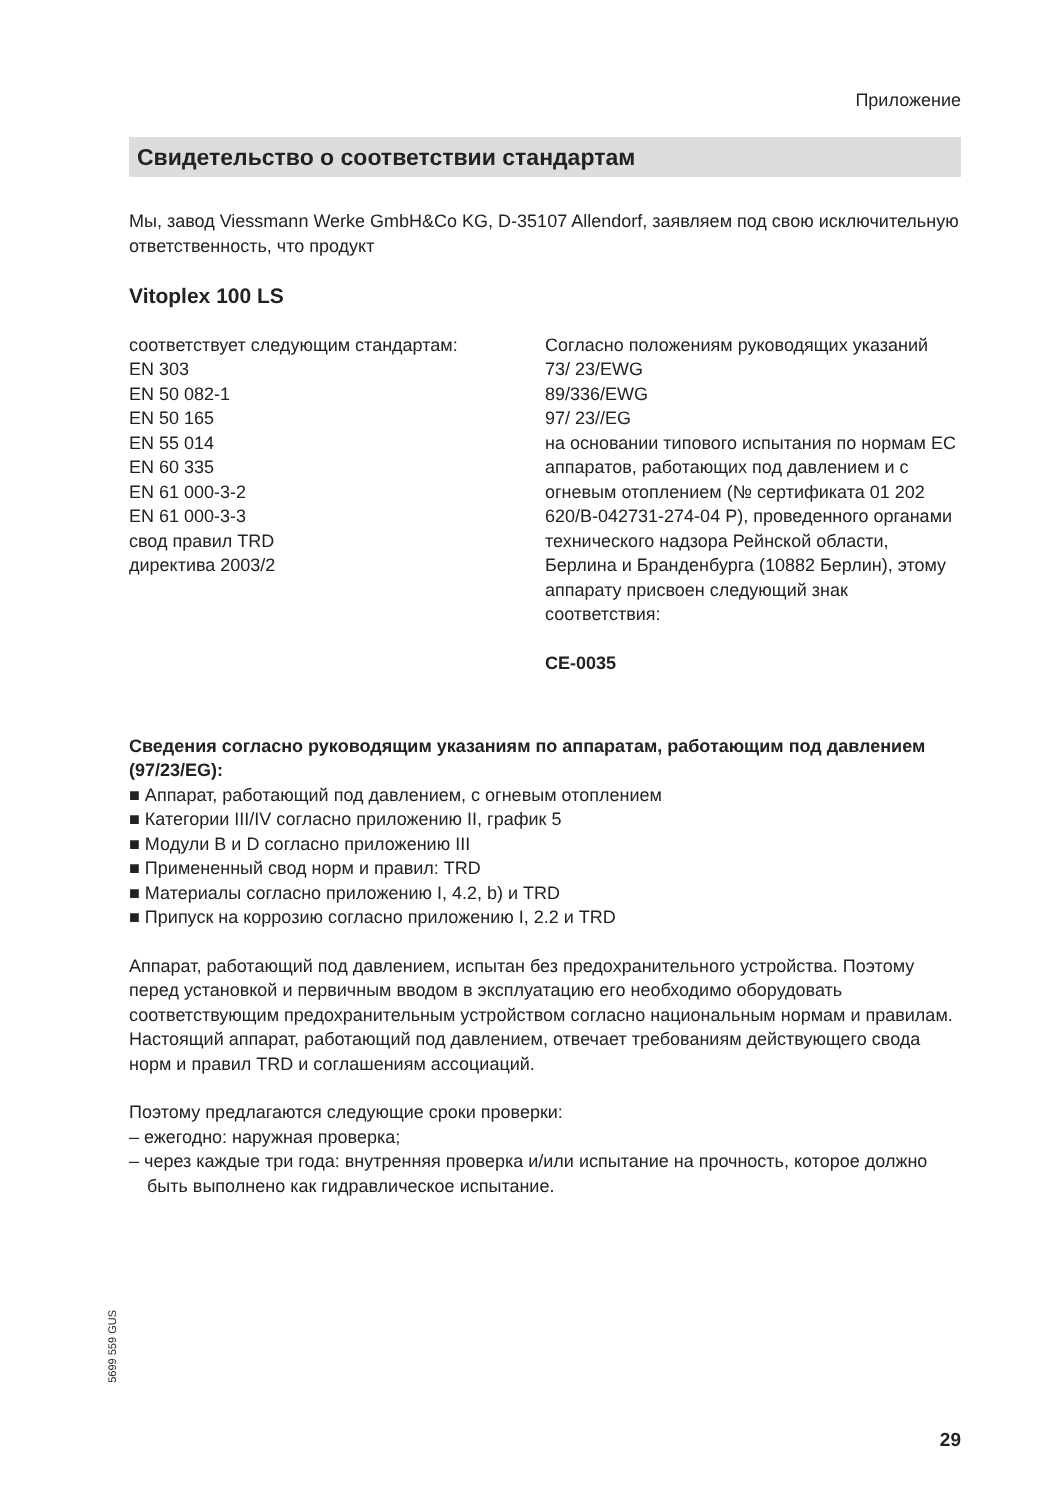Приложение
Свидетельство о соответствии стандартам
Мы, завод Viessmann Werke GmbH&Co KG, D-35107 Allendorf, заявляем под свою исключительную ответственность, что продукт
Vitoplex 100 LS
соответствует следующим стандартам:
EN 303
EN 50 082-1
EN 50 165
EN 55 014
EN 60 335
EN 61 000-3-2
EN 61 000-3-3
свод правил TRD
директива 2003/2
Согласно положениям руководящих указаний
73/ 23/EWG
89/336/EWG
97/ 23//EG
на основании типового испытания по нормам ЕС аппаратов, работающих под давлением и с огневым отоплением (№ сертификата 01 202 620/B-042731-274-04 P), проведенного органами технического надзора Рейнской области, Берлина и Бранденбурга (10882 Берлин), этому аппарату присвоен следующий знак соответствия:
CE-0035
Сведения согласно руководящим указаниям по аппаратам, работающим под давлением (97/23/EG):
■ Аппарат, работающий под давлением, с огневым отоплением
■ Категории III/IV согласно приложению II, график 5
■ Модули B и D согласно приложению III
■ Примененный свод норм и правил: TRD
■ Материалы согласно приложению I, 4.2, b) и TRD
■ Припуск на коррозию согласно приложению I, 2.2 и TRD
Аппарат, работающий под давлением, испытан без предохранительного устройства. Поэтому перед установкой и первичным вводом в эксплуатацию его необходимо оборудовать соответствующим предохранительным устройством согласно национальным нормам и правилам.
Настоящий аппарат, работающий под давлением, отвечает требованиям действующего свода норм и правил TRD и соглашениям ассоциаций.
Поэтому предлагаются следующие сроки проверки:
– ежегодно: наружная проверка;
– через каждые три года: внутренняя проверка и/или испытание на прочность, которое должно быть выполнено как гидравлическое испытание.
5699 559 GUS
29